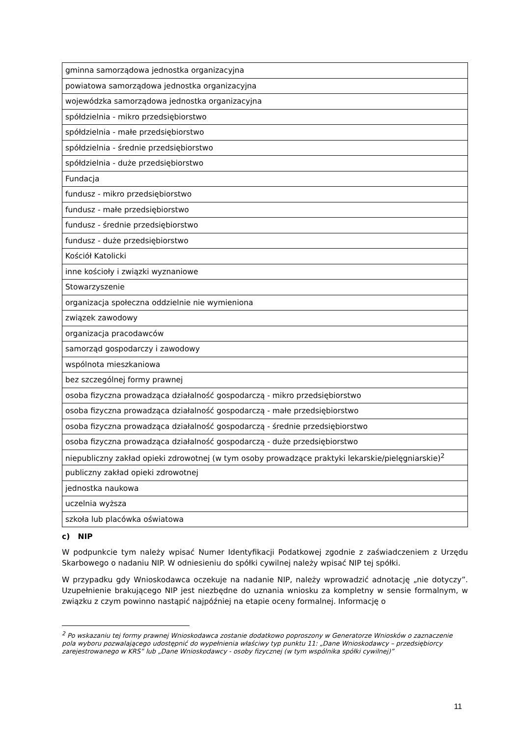| gminna samorządowa jednostka organizacyjna |
| powiatowa samorządowa jednostka organizacyjna |
| wojewódzka samorządowa jednostka organizacyjna |
| spółdzielnia - mikro przedsiębiorstwo |
| spółdzielnia - małe przedsiębiorstwo |
| spółdzielnia - średnie przedsiębiorstwo |
| spółdzielnia - duże przedsiębiorstwo |
| Fundacja |
| fundusz - mikro przedsiębiorstwo |
| fundusz - małe przedsiębiorstwo |
| fundusz - średnie przedsiębiorstwo |
| fundusz - duże przedsiębiorstwo |
| Kościół Katolicki |
| inne kościoły i związki wyznaniowe |
| Stowarzyszenie |
| organizacja społeczna oddzielnie nie wymieniona |
| związek zawodowy |
| organizacja pracodawców |
| samorząd gospodarczy i zawodowy |
| wspólnota mieszkaniowa |
| bez szczególnej formy prawnej |
| osoba fizyczna prowadząca działalność gospodarczą - mikro przedsiębiorstwo |
| osoba fizyczna prowadząca działalność gospodarczą - małe przedsiębiorstwo |
| osoba fizyczna prowadząca działalność gospodarczą - średnie przedsiębiorstwo |
| osoba fizyczna prowadząca działalność gospodarczą - duże przedsiębiorstwo |
| niepubliczny zakład opieki zdrowotnej (w tym osoby prowadzące praktyki lekarskie/pielęgniarskie)<sup>2</sup> |
| publiczny zakład opieki zdrowotnej |
| jednostka naukowa |
| uczelnia wyższa |
| szkoła lub placówka oświatowa |
c) NIP
W podpunkcie tym należy wpisać Numer Identyfikacji Podatkowej zgodnie z zaświadczeniem z Urzędu Skarbowego o nadaniu NIP. W odniesieniu do spółki cywilnej należy wpisać NIP tej spółki.
W przypadku gdy Wnioskodawca oczekuje na nadanie NIP, należy wprowadzić adnotację „nie dotyczy”. Uzupełnienie brakującego NIP jest niezbędne do uznania wniosku za kompletny w sensie formalnym, w związku z czym powinno nastąpić najpóźniej na etapie oceny formalnej. Informację o
<sup>2</sup> Po wskazaniu tej formy prawnej Wnioskodawca zostanie dodatkowo poproszony w Generatorze Wniosków o zaznaczenie pola wyboru pozwalającego udostępnić do wypełnienia właściwy typ punktu 11: „Dane Wnioskodawcy – przedsiębiorcy zarejestrowanego w KRS” lub „Dane Wnioskodawcy - osoby fizycznej (w tym wspólnika spółki cywilnej)”
11